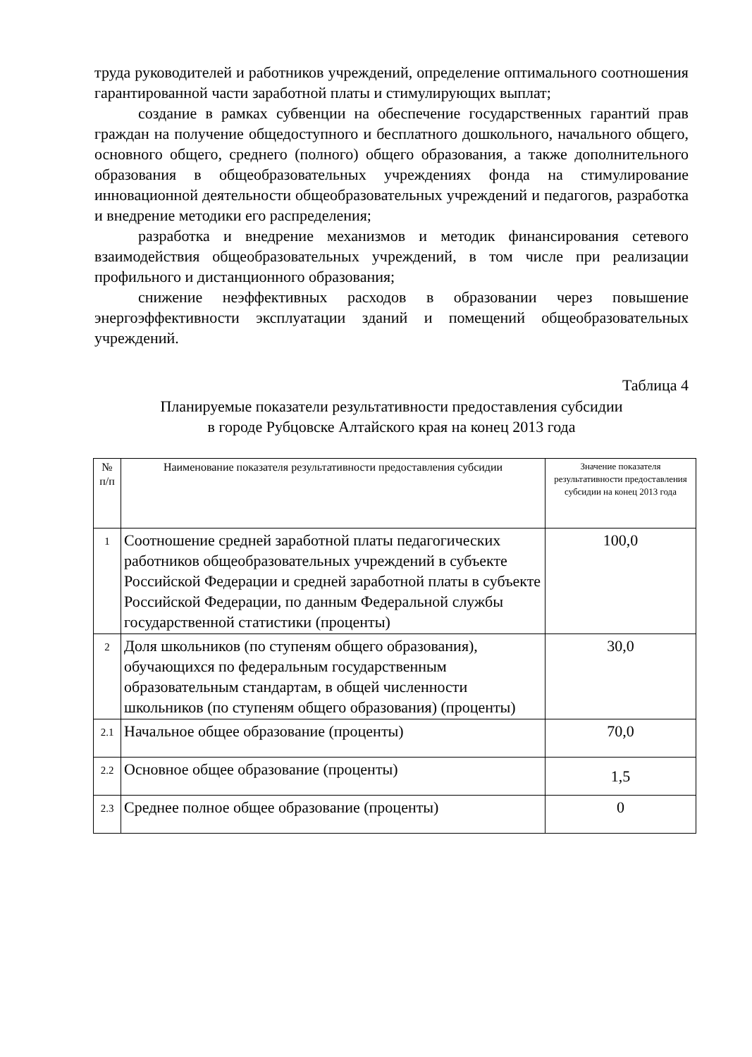труда руководителей и работников учреждений, определение оптимального соотношения гарантированной части заработной платы и стимулирующих выплат;
создание в рамках субвенции на обеспечение государственных гарантий прав граждан на получение общедоступного и бесплатного дошкольного, начального общего, основного общего, среднего (полного) общего образования, а также дополнительного образования в общеобразовательных учреждениях фонда на стимулирование инновационной деятельности общеобразовательных учреждений и педагогов, разработка и внедрение методики его распределения;
разработка и внедрение механизмов и методик финансирования сетевого взаимодействия общеобразовательных учреждений, в том числе при реализации профильного и дистанционного образования;
снижение неэффективных расходов в образовании через повышение энергоэффективности эксплуатации зданий и помещений общеобразовательных учреждений.
Таблица 4
Планируемые показатели результативности предоставления субсидии
в городе Рубцовске Алтайского края на конец 2013 года
| № п/п | Наименование показателя результативности предоставления субсидии | Значение показателя результативности предоставления субсидии на конец 2013 года |
| --- | --- | --- |
| 1 | Соотношение средней заработной платы педагогических работников общеобразовательных учреждений в субъекте Российской Федерации и средней заработной платы в субъекте Российской Федерации, по данным Федеральной службы государственной статистики (проценты) | 100,0 |
| 2 | Доля школьников (по ступеням общего образования), обучающихся по федеральным государственным образовательным стандартам, в общей численности школьников (по ступеням общего образования) (проценты) | 30,0 |
| 2.1 | Начальное общее образование (проценты) | 70,0 |
| 2.2 | Основное общее образование (проценты) | 1,5 |
| 2.3 | Среднее полное общее образование (проценты) | 0 |